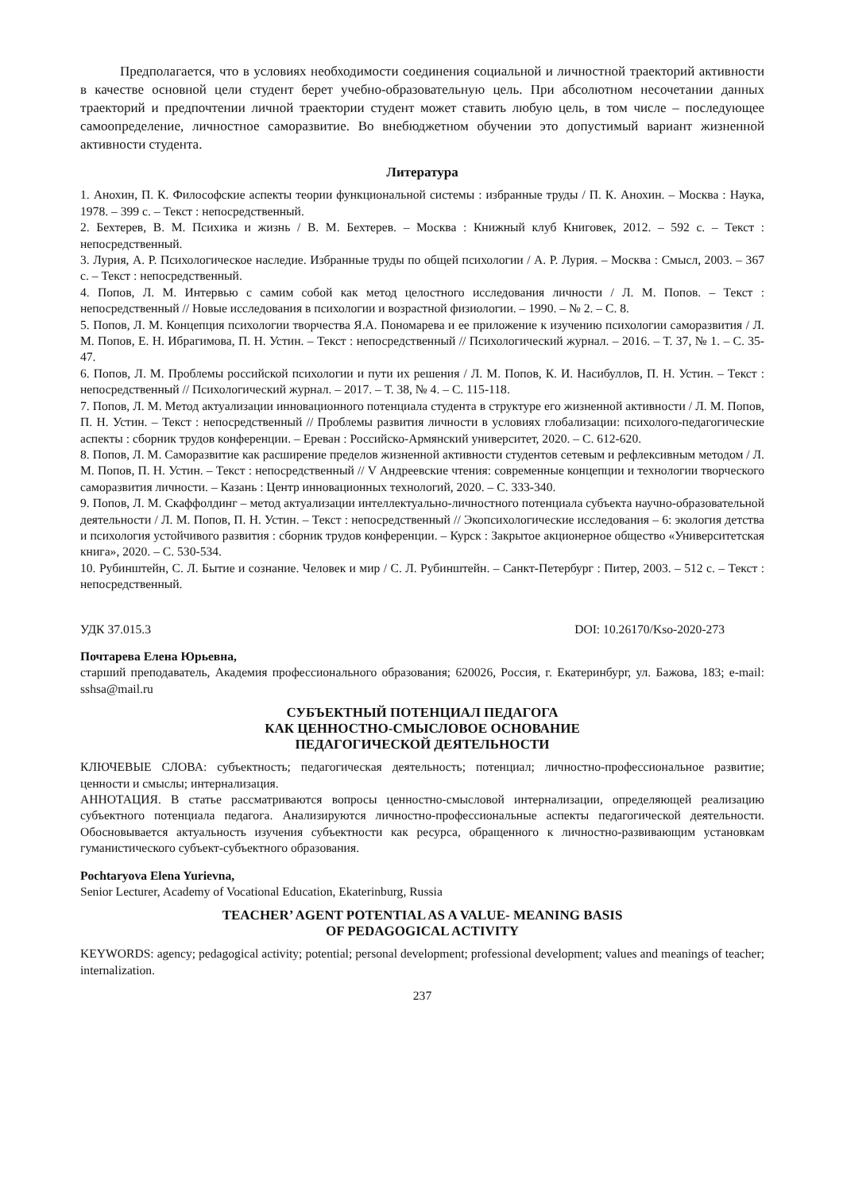Предполагается, что в условиях необходимости соединения социальной и личностной траекторий активности в качестве основной цели студент берет учебно-образовательную цель. При абсолютном несочетании данных траекторий и предпочтении личной траектории студент может ставить любую цель, в том числе – последующее самоопределение, личностное саморазвитие. Во внебюджетном обучении это допустимый вариант жизненной активности студента.
Литература
1. Анохин, П. К. Философские аспекты теории функциональной системы : избранные труды / П. К. Анохин. – Москва : Наука, 1978. – 399 с. – Текст : непосредственный.
2. Бехтерев, В. М. Психика и жизнь / В. М. Бехтерев. – Москва : Книжный клуб Книговек, 2012. – 592 с. – Текст : непосредственный.
3. Лурия, А. Р. Психологическое наследие. Избранные труды по общей психологии / А. Р. Лурия. – Москва : Смысл, 2003. – 367 с. – Текст : непосредственный.
4. Попов, Л. М. Интервью с самим собой как метод целостного исследования личности / Л. М. Попов. – Текст : непосредственный // Новые исследования в психологии и возрастной физиологии. – 1990. – № 2. – С. 8.
5. Попов, Л. М. Концепция психологии творчества Я.А. Пономарева и ее приложение к изучению психологии саморазвития / Л. М. Попов, Е. Н. Ибрагимова, П. Н. Устин. – Текст : непосредственный // Психологический журнал. – 2016. – Т. 37, № 1. – С. 35-47.
6. Попов, Л. М. Проблемы российской психологии и пути их решения / Л. М. Попов, К. И. Насибуллов, П. Н. Устин. – Текст : непосредственный // Психологический журнал. – 2017. – Т. 38, № 4. – С. 115-118.
7. Попов, Л. М. Метод актуализации инновационного потенциала студента в структуре его жизненной активности / Л. М. Попов, П. Н. Устин. – Текст : непосредственный // Проблемы развития личности в условиях глобализации: психолого-педагогические аспекты : сборник трудов конференции. – Ереван : Российско-Армянский университет, 2020. – С. 612-620.
8. Попов, Л. М. Саморазвитие как расширение пределов жизненной активности студентов сетевым и рефлексивным методом / Л. М. Попов, П. Н. Устин. – Текст : непосредственный // V Андреевские чтения: современные концепции и технологии творческого саморазвития личности. – Казань : Центр инновационных технологий, 2020. – С. 333-340.
9. Попов, Л. М. Скаффолдинг – метод актуализации интеллектуально-личностного потенциала субъекта научно-образовательной деятельности / Л. М. Попов, П. Н. Устин. – Текст : непосредственный // Экопсихологические исследования – 6: экология детства и психология устойчивого развития : сборник трудов конференции. – Курск : Закрытое акционерное общество «Университетская книга», 2020. – С. 530-534.
10. Рубинштейн, С. Л. Бытие и сознание. Человек и мир / С. Л. Рубинштейн. – Санкт-Петербург : Питер, 2003. – 512 с. – Текст : непосредственный.
УДК 37.015.3 DOI: 10.26170/Kso-2020-273
Почтарева Елена Юрьевна,
старший преподаватель, Академия профессионального образования; 620026, Россия, г. Екатеринбург, ул. Бажова, 183; e-mail: sshsa@mail.ru
СУБЪЕКТНЫЙ ПОТЕНЦИАЛ ПЕДАГОГА
КАК ЦЕННОСТНО-СМЫСЛОВОЕ ОСНОВАНИЕ
ПЕДАГОГИЧЕСКОЙ ДЕЯТЕЛЬНОСТИ
КЛЮЧЕВЫЕ СЛОВА: субъектность; педагогическая деятельность; потенциал; личностно-профессиональное развитие; ценности и смыслы; интернализация.
АННОТАЦИЯ. В статье рассматриваются вопросы ценностно-смысловой интернализации, определяющей реализацию субъектного потенциала педагога. Анализируются личностно-профессиональные аспекты педагогической деятельности. Обосновывается актуальность изучения субъектности как ресурса, обращенного к личностно-развивающим установкам гуманистического субъект-субъектного образования.
Pochtaryova Elena Yurievna,
Senior Lecturer, Academy of Vocational Education, Ekaterinburg, Russia
TEACHER’ AGENT POTENTIAL AS A VALUE- MEANING BASIS
OF PEDAGOGICAL ACTIVITY
KEYWORDS: agency; pedagogical activity; potential; personal development; professional development; values and meanings of teacher; internalization.
237